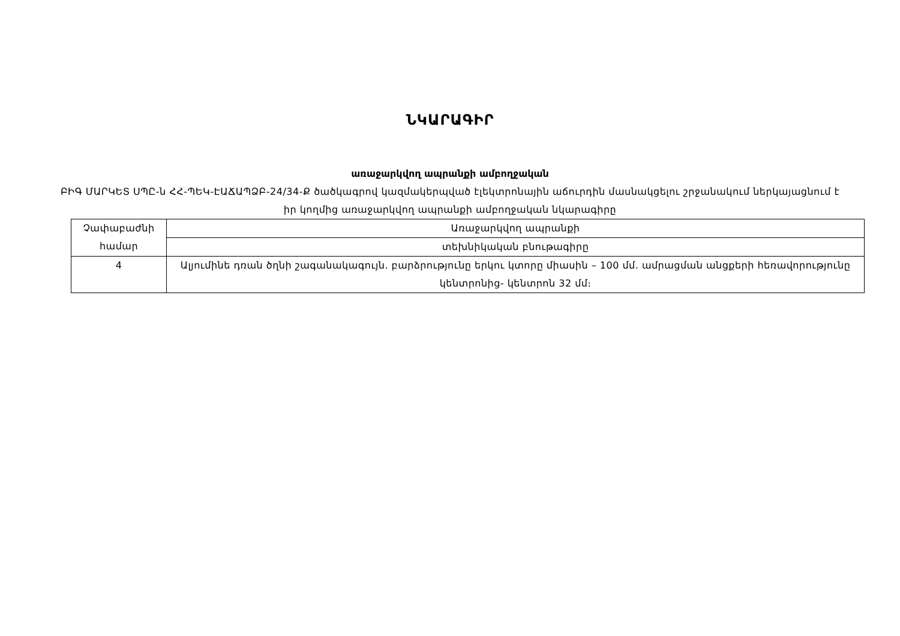ՆԿԱՐԱԳԻՐ
առաջարկվող ապրանքի ամբողջական
ԲԻԳ ՄԱՐԿԵՏ ՍՊԸ-ն ՀՀ-ՊԵԿ-ԷԱՃԱՊՁԲ-24/34-Ք ծածկագրով կազմակերպված էլեկտրոնային աճուրդին մասնակցելու շրջանակում ներկայացնում է իր կողմից առաջարկվող ապրանքի ամբողջական նկարագիրը
| Չափաբաժնի համար | Առաջարկվող ապրանքի |
| --- | --- |
| | տեխնիկական բնութագիրը |
| 4 | Ալյումինե դռան ծղնի շագանակագույն. բարձրությունը երկու կտորը միասին – 100 մմ. ամրացման անցքերի հեռավորությունը կենտրոնից- կենտրոն 32 մմ։ |